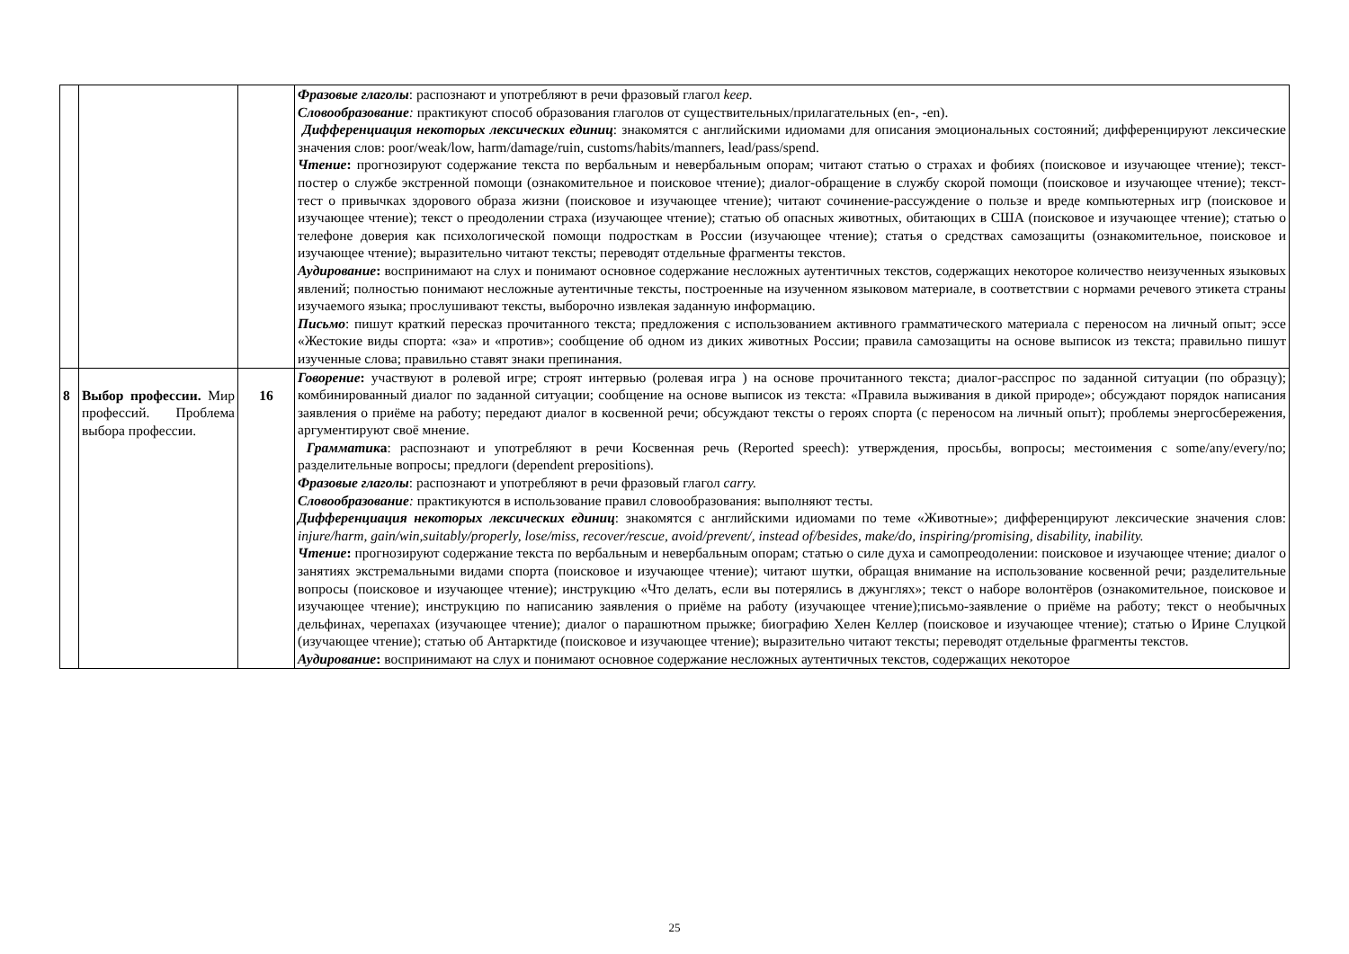| | | | Фразовые глаголы : распознают и употребляют в речи фразовый глагол keep. Словообразование : практикуют способ образования глаголов от существительных/прилагательных (en-, -en). Дифференциация некоторых лексических единиц : знакомятся с английскими идиомами для описания эмоциональных состояний; дифференцируют лексические значения слов: poor/weak/low, harm/damage/ruin, customs/habits/manners, lead/pass/spend. Чтение : прогнозируют содержание текста по вербальным и невербальным опорам; читают статью о страхах и фобиях (поисковое и изучающее чтение); текст-постер о службе экстренной помощи (ознакомительное и поисковое чтение); диалог-обращение в службу скорой помощи (поисковое и изучающее чтение); текст-тест о привычках здорового образа жизни (поисковое и изучающее чтение); читают сочинение-рассуждение о пользе и вреде компьютерных игр (поисковое и изучающее чтение); текст о преодолении страха (изучающее чтение); статью об опасных животных, обитающих в США (поисковое и изучающее чтение); статью о телефоне доверия как психологической помощи подросткам в России (изучающее чтение); статья о средствах самозащиты (ознакомительное, поисковое и изучающее чтение); выразительно читают тексты; переводят отдельные фрагменты текстов. Аудирование : воспринимают на слух и понимают основное содержание несложных аутентичных текстов, содержащих некоторое количество неизученных языковых явлений; полностью понимают несложные аутентичные тексты, построенные на изученном языковом материале, в соответствии с нормами речевого этикета страны изучаемого языка; прослушивают тексты, выборочно извлекая заданную информацию. Письмо : пишут краткий пересказ прочитанного текста; предложения с использованием активного грамматического материала с переносом на личный опыт; эссе «Жестокие виды спорта: «за» и «против»; сообщение об одном из диких животных России; правила самозащиты на основе выписок из текста; правильно пишут изученные слова; правильно ставят знаки препинания. |
| 8 | Выбор профессии. Мир профессий. Проблема выбора профессии. | 16 | Говорение : участвуют в ролевой игре; строят интервью (ролевая игра ) на основе прочитанного текста; диалог-расспрос по заданной ситуации (по образцу); комбинированный диалог по заданной ситуации; сообщение на основе выписок из текста: «Правила выживания в дикой природе»; обсуждают порядок написания заявления о приёме на работу; передают диалог в косвенной речи; обсуждают тексты о героях спорта (с переносом на личный опыт); проблемы энергосбережения, аргументируют своё мнение. Грамматик а : распознают и употребляют в речи Косвенная речь (Reported speech): утверждения, просьбы, вопросы; местоимения с some/any/every/no; разделительные вопросы; предлоги (dependent prepositions). Фразовые глаголы : распознают и употребляют в речи фразовый глагол carry. Словообразование : практикуются в использование правил словообразования: выполняют тесты. Дифференциация некоторых лексических единиц : знакомятся с английскими идиомами по теме «Животные»; дифференцируют лексические значения слов: injure/harm, gain/win,suitably/properly, lose/miss, recover/rescue, avoid/prevent/, instead of/besides, make/do, inspiring/promising, disability, inability. Чтение : прогнозируют содержание текста по вербальным и невербальным опорам; статью о силе духа и самопреодолении: поисковое и изучающее чтение; диалог о занятиях экстремальными видами спорта (поисковое и изучающее чтение); читают шутки, обращая внимание на использование косвенной речи; разделительные вопросы (поисковое и изучающее чтение); инструкцию «Что делать, если вы потерялись в джунглях»; текст о наборе волонтёров (ознакомительное, поисковое и изучающее чтение); инструкцию по написанию заявления о приёме на работу (изучающее чтение);письмо-заявление о приёме на работу; текст о необычных дельфинах, черепахах (изучающее чтение); диалог о парашютном прыжке; биографию Хелен Келлер (поисковое и изучающее чтение); статью о Ирине Слуцкой (изучающее чтение); статью об Антарктиде (поисковое и изучающее чтение); выразительно читают тексты; переводят отдельные фрагменты текстов. Аудирование : воспринимают на слух и понимают основное содержание несложных аутентичных текстов, содержащих некоторое |
25